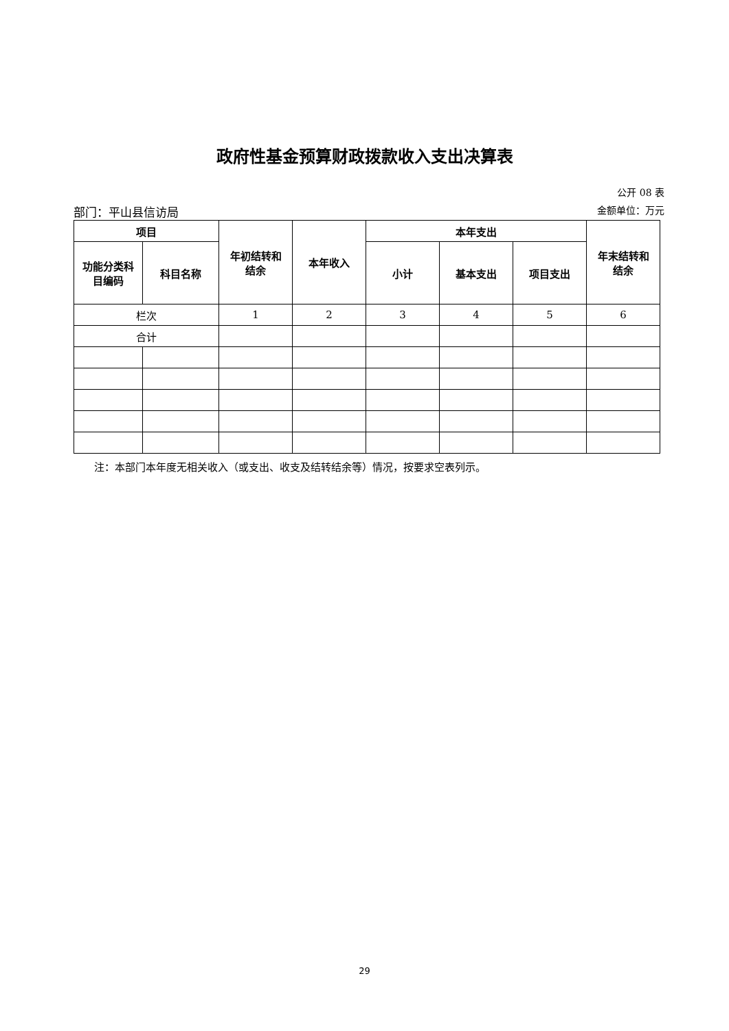政府性基金预算财政拨款收入支出决算表
公开 08 表
部门：平山县信访局 金额单位：万元
| 项目 | | 年初结转和 结余 | 本年收入 | 本年支出 | | | 年末结转和 结余 |
| --- | --- | --- | --- | --- | --- | --- | --- |
| 功能分类科 目编码 | 科目名称 | | | 小计 | 基本支出 | 项目支出 | |
| 栏次 | | 1 | 2 | 3 | 4 | 5 | 6 |
| 合计 | | | | | | | |
注：本部门本年度无相关收入（或支出、收支及结转结余等）情况，按要求空表列示。
29